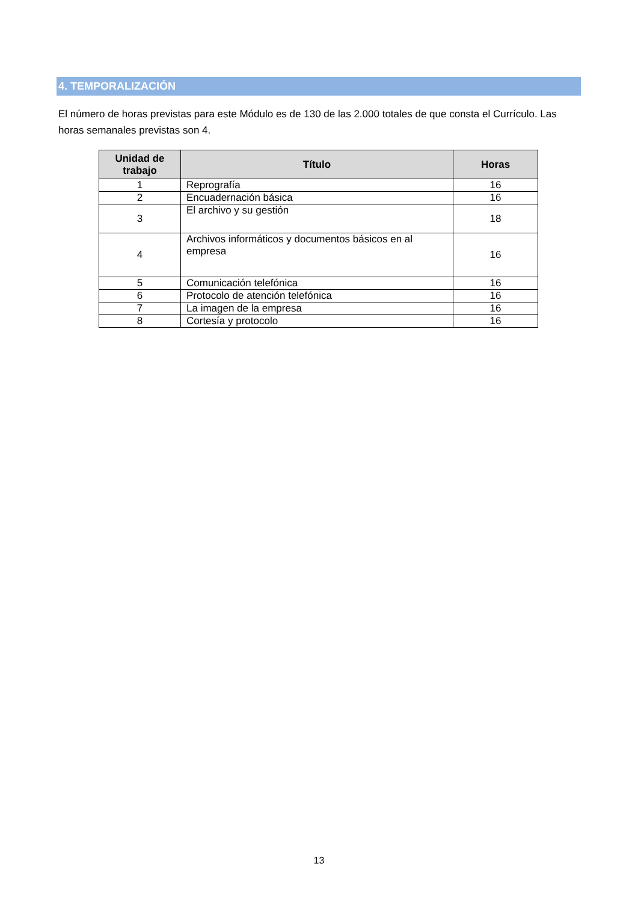4. TEMPORALIZACIÓN
El número de horas previstas para este Módulo es de 130 de las 2.000 totales de que consta el Currículo. Las horas semanales previstas son 4.
| Unidad de trabajo | Título | Horas |
| --- | --- | --- |
| 1 | Reprografía | 16 |
| 2 | Encuadernación básica | 16 |
| 3 | El archivo y su gestión | 18 |
| 4 | Archivos informáticos y documentos básicos en al empresa | 16 |
| 5 | Comunicación telefónica | 16 |
| 6 | Protocolo de atención telefónica | 16 |
| 7 | La imagen de la empresa | 16 |
| 8 | Cortesía y protocolo | 16 |
13